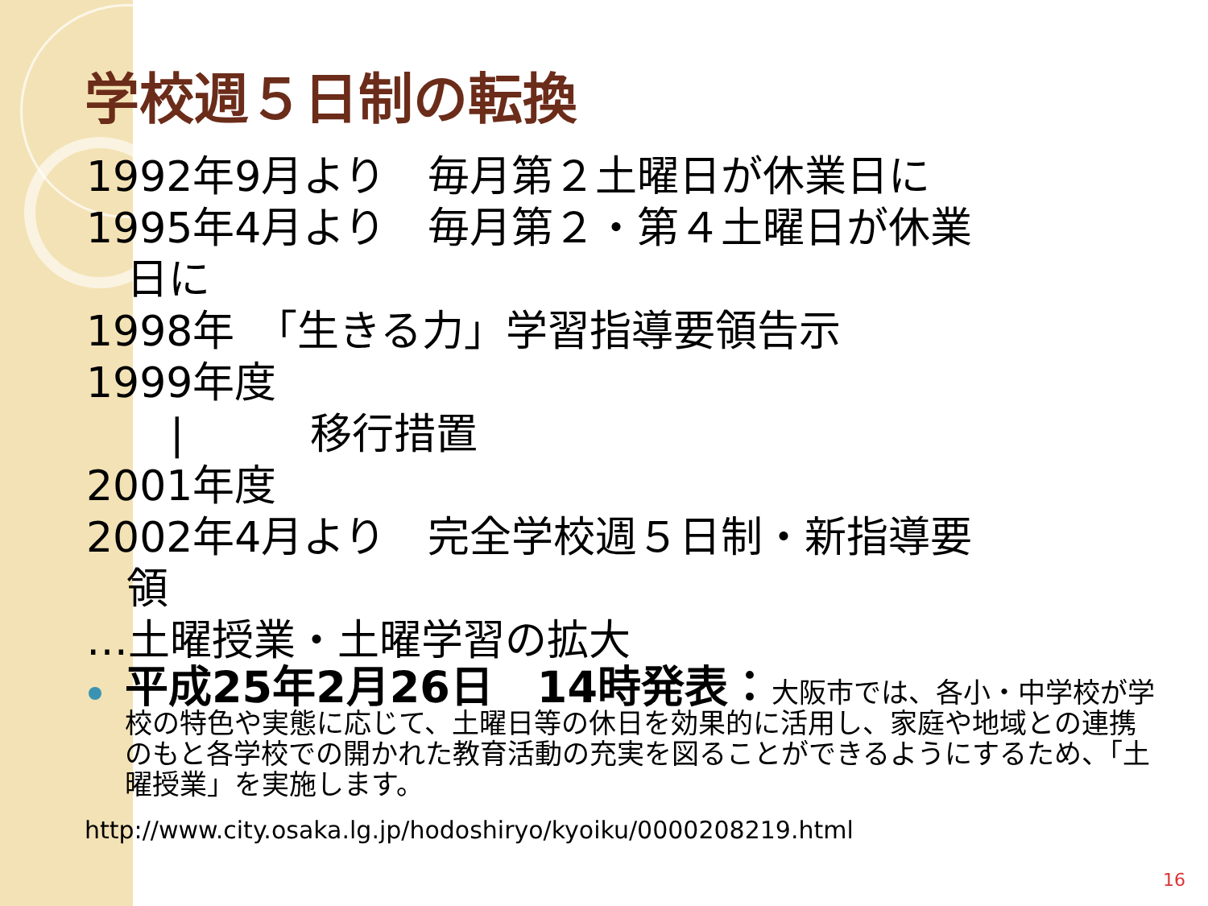学校週５日制の転換
1992年9月より　毎月第２土曜日が休業日に
1995年4月より　毎月第２・第４土曜日が休業
日に
1998年　「生きる力」学習指導要領告示
1999年度
　　|　　　移行措置
2001年度
2002年4月より　完全学校週５日制・新指導要
領
…土曜授業・土曜学習の拡大
平成25年2月26日　14時発表：大阪市では、各小・中学校が学校の特色や実態に応じて、土曜日等の休日を効果的に活用し、家庭や地域との連携のもと各学校での開かれた教育活動の充実を図ることができるようにするため、「土曜授業」を実施します。
http://www.city.osaka.lg.jp/hodoshiryo/kyoiku/0000208219.html
16